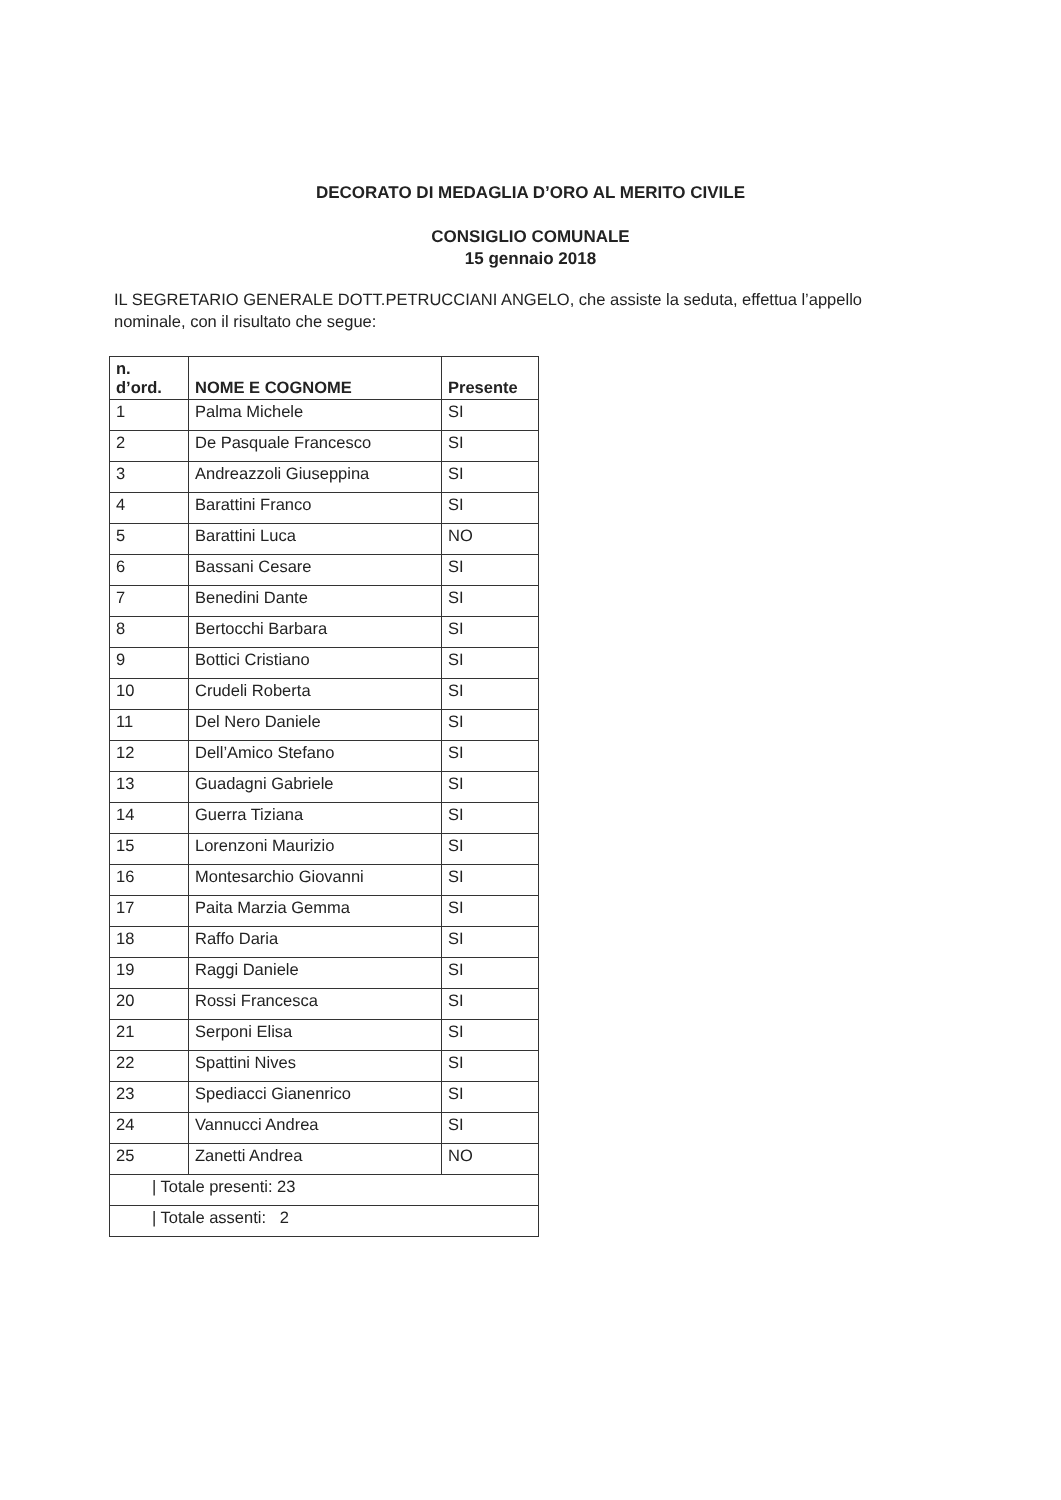DECORATO DI MEDAGLIA D’ORO AL MERITO CIVILE
CONSIGLIO COMUNALE
15 gennaio 2018
IL SEGRETARIO GENERALE DOTT.PETRUCCIANI ANGELO, che assiste la seduta, effettua l’appello nominale, con il risultato che segue:
| n. d’ord. | NOME E COGNOME | Presente |
| --- | --- | --- |
| 1 | Palma Michele | SI |
| 2 | De Pasquale Francesco | SI |
| 3 | Andreazzoli Giuseppina | SI |
| 4 | Barattini Franco | SI |
| 5 | Barattini Luca | NO |
| 6 | Bassani Cesare | SI |
| 7 | Benedini Dante | SI |
| 8 | Bertocchi Barbara | SI |
| 9 | Bottici Cristiano | SI |
| 10 | Crudeli Roberta | SI |
| 11 | Del Nero Daniele | SI |
| 12 | Dell’Amico Stefano | SI |
| 13 | Guadagni Gabriele | SI |
| 14 | Guerra Tiziana | SI |
| 15 | Lorenzoni Maurizio | SI |
| 16 | Montesarchio Giovanni | SI |
| 17 | Paita Marzia Gemma | SI |
| 18 | Raffo Daria | SI |
| 19 | Raggi Daniele | SI |
| 20 | Rossi Francesca | SI |
| 21 | Serponi Elisa | SI |
| 22 | Spattini Nives | SI |
| 23 | Spediacci Gianenrico | SI |
| 24 | Vannucci Andrea | SI |
| 25 | Zanetti Andrea | NO |
| / Totale presenti: 23 | | |
| / Totale assenti: 2 | | |